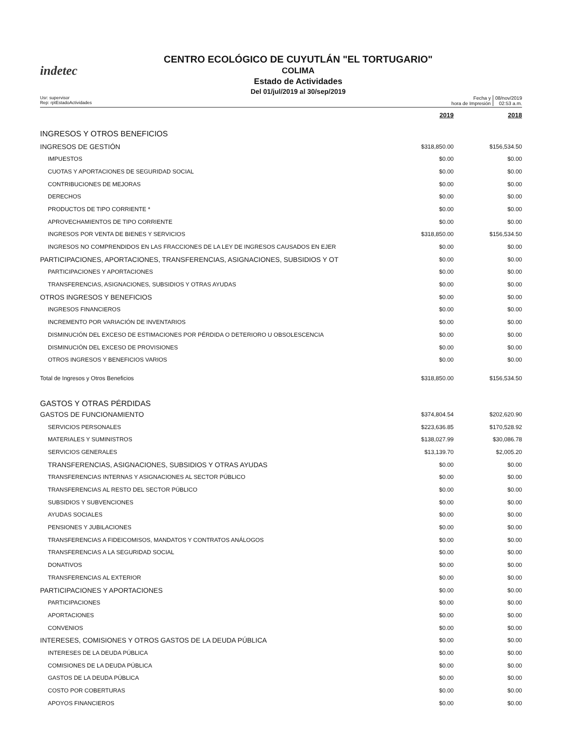indetec
CENTRO ECOLÓGICO DE CUYUTLÁN "EL TORTUGARIO"
COLIMA
Estado de Actividades
Del 01/jul/2019 al 30/sep/2019
Usr: supervisor
Rep: rptEstadoActividades
Fecha y
hora de Impresión
08/nov/2019
02:53 a.m.
| | 2019 | 2018 |
| --- | --- | --- |
| INGRESOS Y OTROS BENEFICIOS | | |
| INGRESOS DE GESTIÓN | $318,850.00 | $156,534.50 |
| IMPUESTOS | $0.00 | $0.00 |
| CUOTAS Y APORTACIONES DE SEGURIDAD SOCIAL | $0.00 | $0.00 |
| CONTRIBUCIONES DE MEJORAS | $0.00 | $0.00 |
| DERECHOS | $0.00 | $0.00 |
| PRODUCTOS DE TIPO CORRIENTE * | $0.00 | $0.00 |
| APROVECHAMIENTOS DE TIPO CORRIENTE | $0.00 | $0.00 |
| INGRESOS POR VENTA DE BIENES Y SERVICIOS | $318,850.00 | $156,534.50 |
| INGRESOS NO COMPRENDIDOS EN LAS FRACCIONES DE LA LEY DE INGRESOS CAUSADOS EN EJER | $0.00 | $0.00 |
| PARTICIPACIONES, APORTACIONES, TRANSFERENCIAS, ASIGNACIONES, SUBSIDIOS Y OT | $0.00 | $0.00 |
| PARTICIPACIONES Y APORTACIONES | $0.00 | $0.00 |
| TRANSFERENCIAS, ASIGNACIONES, SUBSIDIOS Y OTRAS AYUDAS | $0.00 | $0.00 |
| OTROS INGRESOS Y BENEFICIOS | $0.00 | $0.00 |
| INGRESOS FINANCIEROS | $0.00 | $0.00 |
| INCREMENTO POR VARIACIÓN DE INVENTARIOS | $0.00 | $0.00 |
| DISMINUCIÓN DEL EXCESO DE ESTIMACIONES POR PÉRDIDA O DETERIORO U OBSOLESCENCIA | $0.00 | $0.00 |
| DISMINUCIÓN DEL EXCESO DE PROVISIONES | $0.00 | $0.00 |
| OTROS INGRESOS Y BENEFICIOS VARIOS | $0.00 | $0.00 |
| Total de Ingresos y Otros Beneficios | $318,850.00 | $156,534.50 |
| GASTOS Y OTRAS PÉRDIDAS | | |
| GASTOS DE FUNCIONAMIENTO | $374,804.54 | $202,620.90 |
| SERVICIOS PERSONALES | $223,636.85 | $170,528.92 |
| MATERIALES Y SUMINISTROS | $138,027.99 | $30,086.78 |
| SERVICIOS GENERALES | $13,139.70 | $2,005.20 |
| TRANSFERENCIAS, ASIGNACIONES, SUBSIDIOS Y OTRAS AYUDAS | $0.00 | $0.00 |
| TRANSFERENCIAS INTERNAS Y ASIGNACIONES AL SECTOR PÚBLICO | $0.00 | $0.00 |
| TRANSFERENCIAS AL RESTO DEL SECTOR PÚBLICO | $0.00 | $0.00 |
| SUBSIDIOS Y SUBVENCIONES | $0.00 | $0.00 |
| AYUDAS SOCIALES | $0.00 | $0.00 |
| PENSIONES Y JUBILACIONES | $0.00 | $0.00 |
| TRANSFERENCIAS A FIDEICOMISOS, MANDATOS Y CONTRATOS ANÁLOGOS | $0.00 | $0.00 |
| TRANSFERENCIAS A LA SEGURIDAD SOCIAL | $0.00 | $0.00 |
| DONATIVOS | $0.00 | $0.00 |
| TRANSFERENCIAS AL EXTERIOR | $0.00 | $0.00 |
| PARTICIPACIONES Y APORTACIONES | $0.00 | $0.00 |
| PARTICIPACIONES | $0.00 | $0.00 |
| APORTACIONES | $0.00 | $0.00 |
| CONVENIOS | $0.00 | $0.00 |
| INTERESES, COMISIONES Y OTROS GASTOS DE LA DEUDA PÚBLICA | $0.00 | $0.00 |
| INTERESES DE LA DEUDA PÚBLICA | $0.00 | $0.00 |
| COMISIONES DE LA DEUDA PÚBLICA | $0.00 | $0.00 |
| GASTOS DE LA DEUDA PÚBLICA | $0.00 | $0.00 |
| COSTO POR COBERTURAS | $0.00 | $0.00 |
| APOYOS FINANCIEROS | $0.00 | $0.00 |